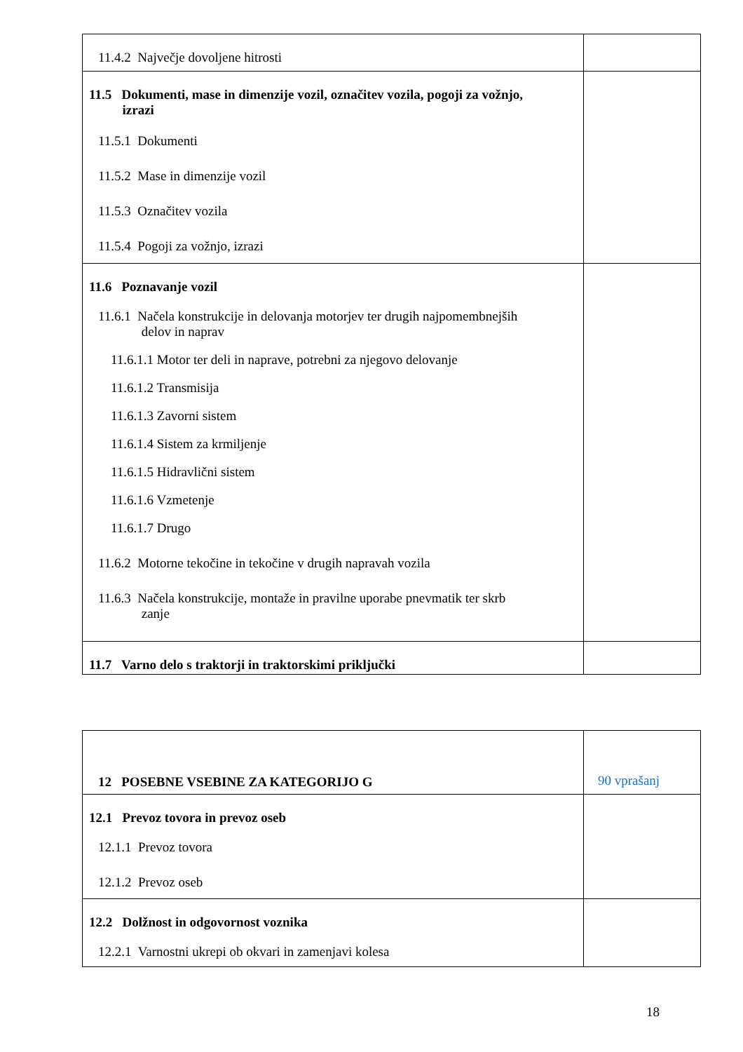| 11.4.2 Največje dovoljene hitrosti | |
| 11.5 Dokumenti, mase in dimenzije vozil, označitev vozila, pogoji za vožnjo, izrazi 11.5.1 Dokumenti 11.5.2 Mase in dimenzije vozil 11.5.3 Označitev vozila 11.5.4 Pogoji za vožnjo, izrazi | |
| 11.6 Poznavanje vozil 11.6.1 Načela konstrukcije in delovanja motorjev ter drugih najpomembnejših delov in naprav 11.6.1.1 Motor ter deli in naprave, potrebni za njegovo delovanje 11.6.1.2 Transmisija 11.6.1.3 Zavorni sistem 11.6.1.4 Sistem za krmiljenje 11.6.1.5 Hidravlični sistem 11.6.1.6 Vzmetenje 11.6.1.7 Drugo 11.6.2 Motorne tekočine in tekočine v drugih napravah vozila 11.6.3 Načela konstrukcije, montaže in pravilne uporabe pnevmatik ter skrb zanje | |
| 11.7 Varno delo s traktorji in traktorskimi priključki | |
| 12 POSEBNE VSEBINE ZA KATEGORIJO G | 90 vprašanj |
| 12.1 Prevoz tovora in prevoz oseb 12.1.1 Prevoz tovora 12.1.2 Prevoz oseb | |
| 12.2 Dolžnost in odgovornost voznika 12.2.1 Varnostni ukrepi ob okvari in zamenjavi kolesa | |
18